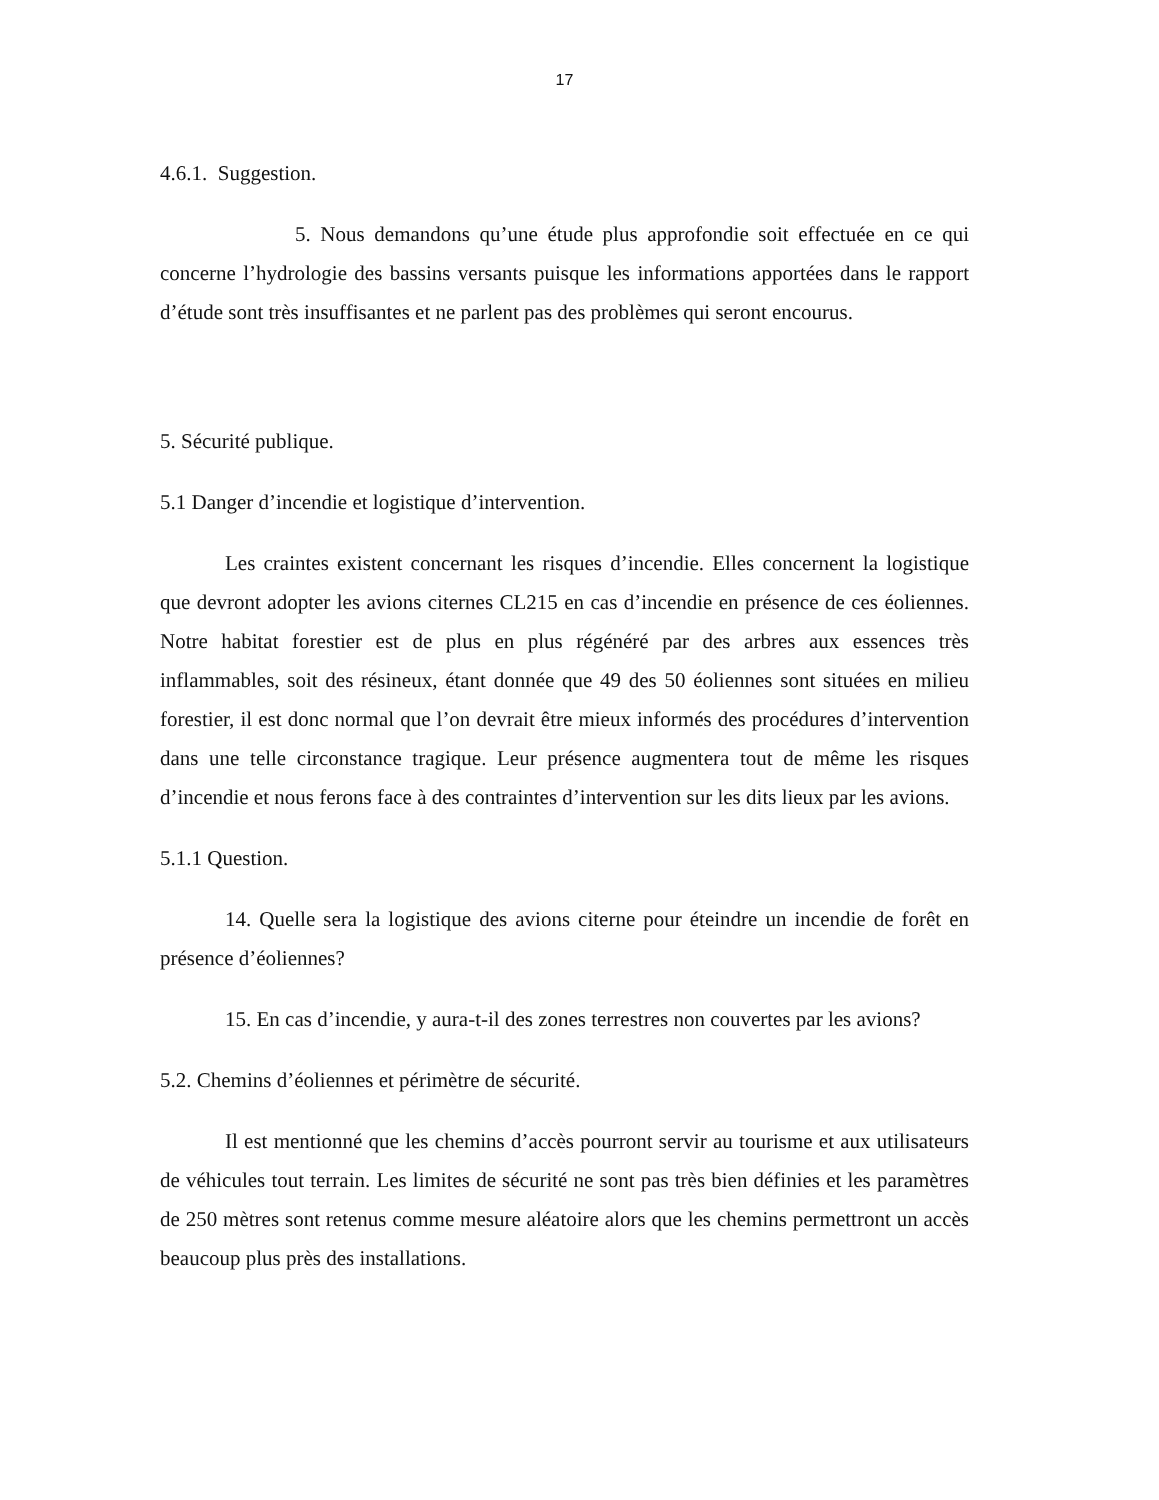17
4.6.1. Suggestion.
5. Nous demandons qu’une étude plus approfondie soit effectuée en ce qui concerne l’hydrologie des bassins versants puisque les informations apportées dans le rapport d’étude sont très insuffisantes et ne parlent pas des problèmes qui seront encourus.
5. Sécurité publique.
5.1 Danger d’incendie et logistique d’intervention.
Les craintes existent concernant les risques d’incendie. Elles concernent la logistique que devront adopter les avions citernes CL215 en cas d’incendie en présence de ces éoliennes. Notre habitat forestier est de plus en plus régénéré par des arbres aux essences très inflammables, soit des résineux, étant donnée que 49 des 50 éoliennes sont situées en milieu forestier, il est donc normal que l’on devrait être mieux informés des procédures d’intervention dans une telle circonstance tragique. Leur présence augmentera tout de même les risques d’incendie et nous ferons face à des contraintes d’intervention sur les dits lieux par les avions.
5.1.1 Question.
14. Quelle sera la logistique des avions citerne pour éteindre un incendie de forêt en présence d’éoliennes?
15. En cas d’incendie, y aura-t-il des zones terrestres non couvertes par les avions?
5.2. Chemins d’éoliennes et périmètre de sécurité.
Il est mentionné que les chemins d’accès pourront servir au tourisme et aux utilisateurs de véhicules tout terrain. Les limites de sécurité ne sont pas très bien définies et les paramètres de 250 mètres sont retenus comme mesure aléatoire alors que les chemins permettront un accès beaucoup plus près des installations.